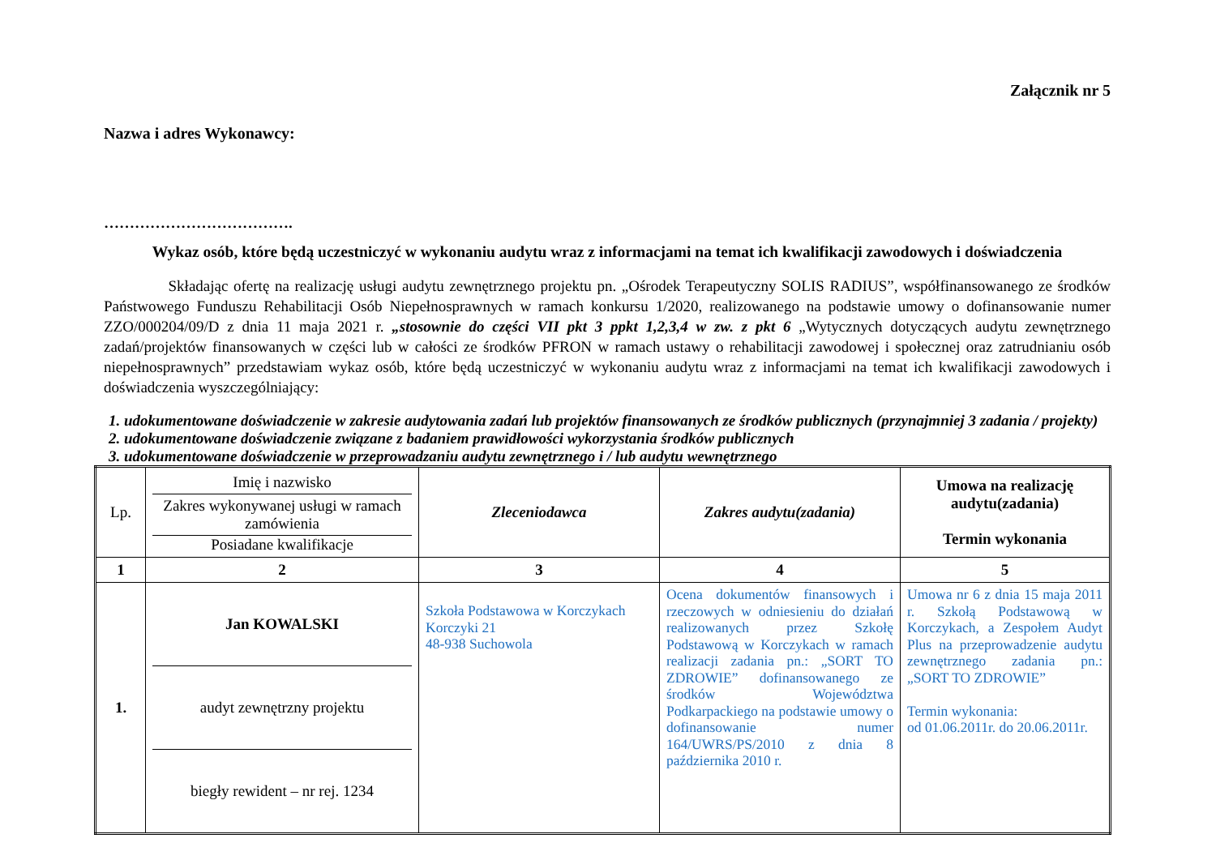Załącznik nr 5
Nazwa i adres Wykonawcy:
……………………………….
Wykaz osób, które będą uczestniczyć w wykonaniu audytu wraz z informacjami na temat ich kwalifikacji zawodowych i doświadczenia
Składając ofertę na realizację usługi audytu zewnętrznego projektu pn. „Ośrodek Terapeutyczny SOLIS RADIUS”, współfinansowanego ze środków Państwowego Funduszu Rehabilitacji Osób Niepełnosprawnych w ramach konkursu 1/2020, realizowanego na podstawie umowy o dofinansowanie numer ZZO/000204/09/D z dnia 11 maja 2021 r. „stosownie do części VII pkt 3 ppkt 1,2,3,4 w zw. z pkt 6 „Wytycznych dotyczących audytu zewnętrznego zadań/projektów finansowanych w części lub w całości ze środków PFRON w ramach ustawy o rehabilitacji zawodowej i społecznej oraz zatrudnianiu osób niepełnosprawnych” przedstawiam wykaz osób, które będą uczestniczyć w wykonaniu audytu wraz z informacjami na temat ich kwalifikacji zawodowych i doświadczenia wyszczególniający:
1. udokumentowane doświadczenie w zakresie audytowania zadań lub projektów finansowanych ze środków publicznych (przynajmniej 3 zadania / projekty)
2. udokumentowane doświadczenie związane z badaniem prawidłowości wykorzystania środków publicznych
3. udokumentowane doświadczenie w przeprowadzaniu audytu zewnętrznego i / lub audytu wewnętrznego
| Lp. | Imię i nazwisko Zakres wykonywanej usługi w ramach zamówienia Posiadane kwalifikacje | Zleceniodawca | Zakres audytu(zadania) | Umowa na realizację audytu(zadania) Termin wykonania |
| 1 | 2 | 3 | 4 | 5 |
| 1. | Jan KOWALSKI audyt zewnętrzny projektu biegły rewident – nr rej. 1234 | Szkoła Podstawowa w Korczykach Korczyki 21 48-938 Suchowola | Ocena dokumentów finansowych i rzeczowych w odniesieniu do działań realizowanych przez Szkołę Podstawową w Korczykach w ramach realizacji zadania pn.: „SORT TO ZDROWIE” dofinansowanego ze środków Województwa Podkarpackiego na podstawie umowy o dofinansowanie numer 164/UWRS/PS/2010 z dnia 8 października 2010 r. | Umowa nr 6 z dnia 15 maja 2011 r. Szkołą Podstawową w Korczykach, a Zespołem Audyt Plus na przeprowadzenie audytu zewnętrznego zadania pn.: „SORT TO ZDROWIE” Termin wykonania: od 01.06.2011r. do 20.06.2011r. |